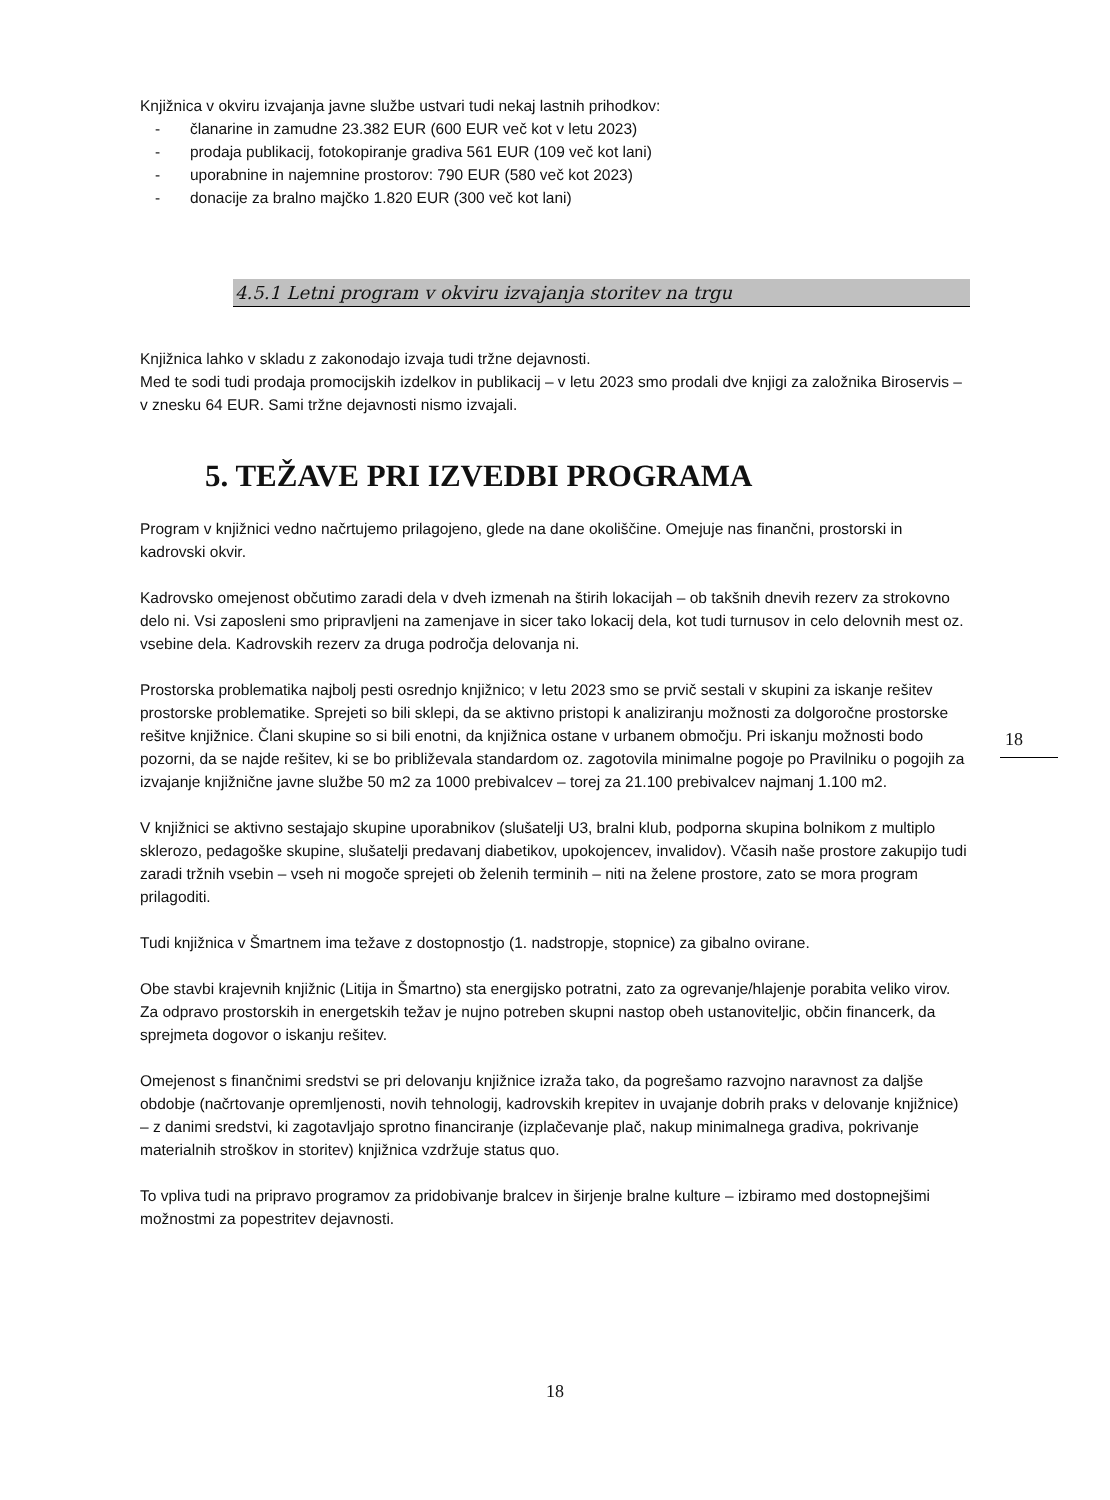Knjižnica v okviru izvajanja javne službe ustvari tudi nekaj lastnih prihodkov:
- članarine in zamudne 23.382 EUR (600 EUR več kot v letu 2023)
- prodaja publikacij, fotokopiranje gradiva 561 EUR (109 več kot lani)
- uporabnine in najemnine prostorov: 790 EUR (580 več kot 2023)
- donacije za bralno majčko 1.820 EUR (300 več kot lani)
4.5.1 Letni program v okviru izvajanja storitev na trgu
Knjižnica lahko v skladu z zakonodajo izvaja tudi tržne dejavnosti.
Med te sodi tudi prodaja promocijskih izdelkov in publikacij – v letu 2023 smo prodali dve knjigi za založnika Biroservis – v znesku 64 EUR. Sami tržne dejavnosti nismo izvajali.
5. TEŽAVE PRI IZVEDBI PROGRAMA
Program v knjižnici vedno načrtujemo prilagojeno, glede na dane okoliščine. Omejuje nas finančni, prostorski in kadrovski okvir.
Kadrovsko omejenost občutimo zaradi dela v dveh izmenah na štirih lokacijah – ob takšnih dnevih rezerv za strokovno delo ni. Vsi zaposleni smo pripravljeni na zamenjave in sicer tako lokacij dela, kot tudi turnusov in celo delovnih mest oz. vsebine dela. Kadrovskih rezerv za druga področja delovanja ni.
Prostorska problematika najbolj pesti osrednjo knjižnico; v letu 2023 smo se prvič sestali v skupini za iskanje rešitev prostorske problematike. Sprejeti so bili sklepi, da se aktivno pristopi k analiziranju možnosti za dolgoročne prostorske rešitve knjižnice. Člani skupine so si bili enotni, da knjižnica ostane v urbanem območju. Pri iskanju možnosti bodo pozorni, da se najde rešitev, ki se bo približevala standardom oz. zagotovila minimalne pogoje po Pravilniku o pogojih za izvajanje knjižnične javne službe 50 m2 za 1000 prebivalcev – torej za 21.100 prebivalcev najmanj 1.100 m2.
V knjižnici se aktivno sestajajo skupine uporabnikov (slušatelji U3, bralni klub, podporna skupina bolnikom z multiplo sklerozo, pedagoške skupine, slušatelji predavanj diabetikov, upokojencev, invalidov). Včasih naše prostore zakupijo tudi zaradi tržnih vsebin – vseh ni mogoče sprejeti ob želenih terminih – niti na želene prostore, zato se mora program prilagoditi.
Tudi knjižnica v Šmartnem ima težave z dostopnostjo (1. nadstropje, stopnice) za gibalno ovirane.
Obe stavbi krajevnih knjižnic (Litija in Šmartno) sta energijsko potratni, zato za ogrevanje/hlajenje porabita veliko virov. Za odpravo prostorskih in energetskih težav je nujno potreben skupni nastop obeh ustanoviteljic, občin financerk, da sprejmeta dogovor o iskanju rešitev.
Omejenost s finančnimi sredstvi se pri delovanju knjižnice izraža tako, da pogrešamo razvojno naravnost za daljše obdobje (načrtovanje opremljenosti, novih tehnologij, kadrovskih krepitev in uvajanje dobrih praks v delovanje knjižnice) – z danimi sredstvi, ki zagotavljajo sprotno financiranje (izplačevanje plač, nakup minimalnega gradiva, pokrivanje materialnih stroškov in storitev) knjižnica vzdržuje status quo.
To vpliva tudi na pripravo programov za pridobivanje bralcev in širjenje bralne kulture – izbiramo med dostopnejšimi možnostmi za popestritev dejavnosti.
18
18